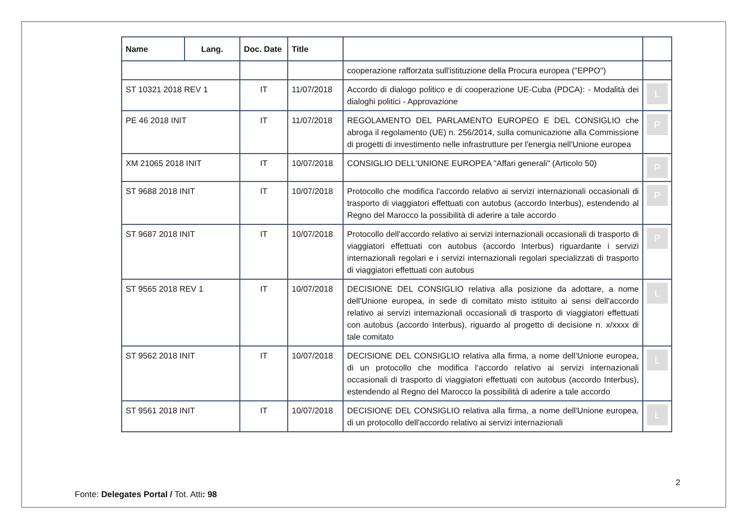| Name | Lang. | Doc. Date | Title | | |
| --- | --- | --- | --- | --- | --- |
| | | | | cooperazione rafforzata sull'istituzione della Procura europea ("EPPO") | |
| ST 10321 2018 REV 1 | | IT | 11/07/2018 | Accordo di dialogo politico e di cooperazione UE-Cuba (PDCA): - Modalità dei dialoghi politici - Approvazione | L |
| PE 46 2018 INIT | | IT | 11/07/2018 | REGOLAMENTO DEL PARLAMENTO EUROPEO E DEL CONSIGLIO che abroga il regolamento (UE) n. 256/2014, sulla comunicazione alla Commissione di progetti di investimento nelle infrastrutture per l'energia nell'Unione europea | P |
| XM 21065 2018 INIT | | IT | 10/07/2018 | CONSIGLIO DELL'UNIONE EUROPEA "Affari generali" (Articolo 50) | P |
| ST 9688 2018 INIT | | IT | 10/07/2018 | Protocollo che modifica l'accordo relativo ai servizi internazionali occasionali di trasporto di viaggiatori effettuati con autobus (accordo Interbus), estendendo al Regno del Marocco la possibilità di aderire a tale accordo | P |
| ST 9687 2018 INIT | | IT | 10/07/2018 | Protocollo dell'accordo relativo ai servizi internazionali occasionali di trasporto di viaggiatori effettuati con autobus (accordo Interbus) riguardante i servizi internazionali regolari e i servizi internazionali regolari specializzati di trasporto di viaggiatori effettuati con autobus | P |
| ST 9565 2018 REV 1 | | IT | 10/07/2018 | DECISIONE DEL CONSIGLIO relativa alla posizione da adottare, a nome dell'Unione europea, in sede di comitato misto istituito ai sensi dell'accordo relativo ai servizi internazionali occasionali di trasporto di viaggiatori effettuati con autobus (accordo Interbus), riguardo al progetto di decisione n. x/xxxx di tale comitato | L |
| ST 9562 2018 INIT | | IT | 10/07/2018 | DECISIONE DEL CONSIGLIO relativa alla firma, a nome dell’Unione europea, di un protocollo che modifica l’accordo relativo ai servizi internazionali occasionali di trasporto di viaggiatori effettuati con autobus (accordo Interbus), estendendo al Regno del Marocco la possibilità di aderire a tale accordo | L |
| ST 9561 2018 INIT | | IT | 10/07/2018 | DECISIONE DEL CONSIGLIO relativa alla firma, a nome dell'Unione europea, di un protocollo dell'accordo relativo ai servizi internazionali | L |
2
Fonte: Delegates Portal / Tot. Atti: 98